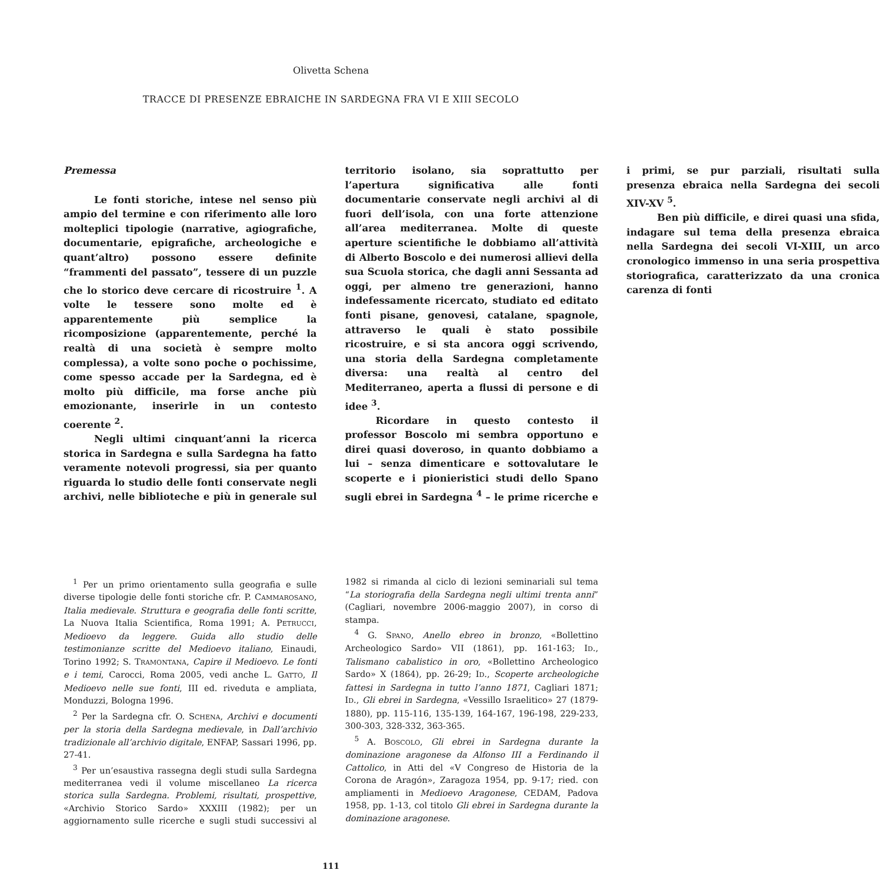Olivetta Schena
TRACCE DI PRESENZE EBRAICHE IN SARDEGNA FRA VI E XIII SECOLO
Premessa
Le fonti storiche, intese nel senso più ampio del termine e con riferimento alle loro molteplici tipologie (narrative, agiografiche, documentarie, epigrafiche, archeologiche e quant’altro) possono essere definite “frammenti del passato”, tessere di un puzzle che lo storico deve cercare di ricostruire <sup>1</sup>. A volte le tessere sono molte ed è apparentemente più semplice la ricomposizione (apparentemente, perché la realtà di una società è sempre molto complessa), a volte sono poche o pochissime, come spesso accade per la Sardegna, ed è molto più difficile, ma forse anche più emozionante, inserirle in un contesto coerente <sup>2</sup>.
Negli ultimi cinquant’anni la ricerca storica in Sardegna e sulla Sardegna ha fatto veramente notevoli progressi, sia per quanto riguarda lo studio delle fonti conservate negli archivi, nelle biblioteche e più in generale sul territorio isolano, sia soprattutto per l’apertura significativa alle fonti documentarie conservate negli archivi al di fuori dell’isola, con una forte attenzione all’area mediterranea. Molte di queste aperture scientifiche le dobbiamo all’attività di Alberto Boscolo e dei numerosi allievi della sua Scuola storica, che dagli anni Sessanta ad oggi, per almeno tre generazioni, hanno indefessamente ricercato, studiato ed editato fonti pisane, genovesi, catalane, spagnole, attraverso le quali è stato possibile ricostruire, e si sta ancora oggi scrivendo, una storia della Sardegna completamente diversa: una realtà al centro del Mediterraneo, aperta a flussi di persone e di idee <sup>3</sup>.
Ricordare in questo contesto il professor Boscolo mi sembra opportuno e direi quasi doveroso, in quanto dobbiamo a lui – senza dimenticare e sottovalutare le scoperte e i pionieristici studi dello Spano sugli ebrei in Sardegna <sup>4</sup> – le prime ricerche e i primi, se pur parziali, risultati sulla presenza ebraica nella Sardegna dei secoli XIV-XV <sup>5</sup>.
Ben più difficile, e direi quasi una sfida, indagare sul tema della presenza ebraica nella Sardegna dei secoli VI-XIII, un arco cronologico immenso in una seria prospettiva storiografica, caratterizzato da una cronica carenza di fonti
<sup>1</sup> Per un primo orientamento sulla geografia e sulle diverse tipologie delle fonti storiche cfr. P. CAMMAROSANO, Italia medievale. Struttura e geografia delle fonti scritte, La Nuova Italia Scientifica, Roma 1991; A. PETRUCCI, Medioevo da leggere. Guida allo studio delle testimonianze scritte del Medioevo italiano, Einaudi, Torino 1992; S. TRAMONTANA, Capire il Medioevo. Le fonti e i temi, Carocci, Roma 2005, vedi anche L. GATTO, Il Medioevo nelle sue fonti, III ed. riveduta e ampliata, Monduzzi, Bologna 1996.
<sup>2</sup> Per la Sardegna cfr. O. SCHENA, Archivi e documenti per la storia della Sardegna medievale, in Dall’archivio tradizionale all’archivio digitale, ENFAP, Sassari 1996, pp. 27-41.
<sup>3</sup> Per un’esaustiva rassegna degli studi sulla Sardegna mediterranea vedi il volume miscellaneo La ricerca storica sulla Sardegna. Problemi, risultati, prospettive, «Archivio Storico Sardo» XXXIII (1982); per un aggiornamento sulle ricerche e sugli studi successivi al 1982 si rimanda al ciclo di lezioni seminariali sul tema “La storiografia della Sardegna negli ultimi trenta anni” (Cagliari, novembre 2006-maggio 2007), in corso di stampa.
<sup>4</sup> G. SPANO, Anello ebreo in bronzo, «Bollettino Archeologico Sardo» VII (1861), pp. 161-163; ID., Talismano cabalistico in oro, «Bollettino Archeologico Sardo» X (1864), pp. 26-29; ID., Scoperte archeologiche fattesi in Sardegna in tutto l’anno 1871, Cagliari 1871; ID., Gli ebrei in Sardegna, «Vessillo Israelitico» 27 (1879-1880), pp. 115-116, 135-139, 164-167, 196-198, 229-233, 300-303, 328-332, 363-365.
<sup>5</sup> A. BOSCOLO, Gli ebrei in Sardegna durante la dominazione aragonese da Alfonso III a Ferdinando il Cattolico, in Atti del «V Congreso de Historia de la Corona de Aragón», Zaragoza 1954, pp. 9-17; ried. con ampliamenti in Medioevo Aragonese, CEDAM, Padova 1958, pp. 1-13, col titolo Gli ebrei in Sardegna durante la dominazione aragonese.
111